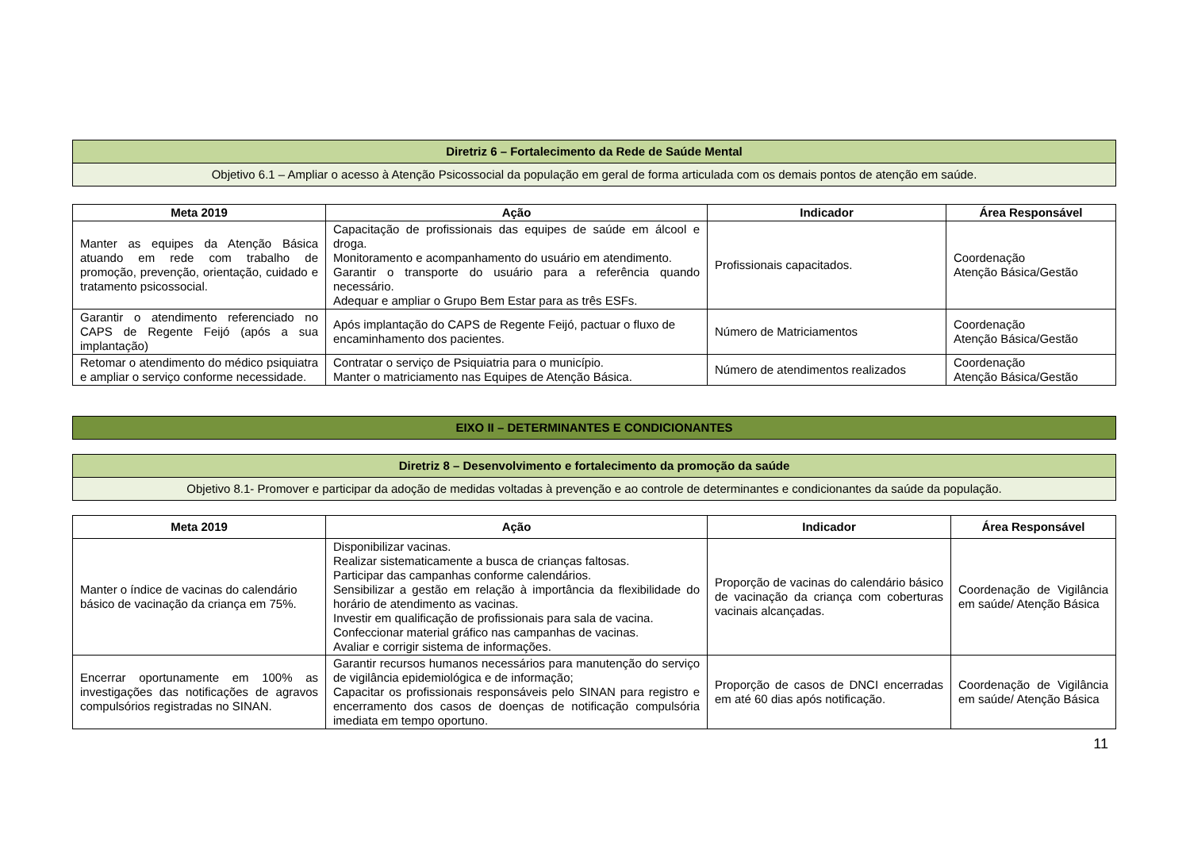| Diretriz 6 – Fortalecimento da Rede de Saúde Mental |
| Objetivo 6.1 – Ampliar o acesso à Atenção Psicossocial da população em geral de forma articulada com os demais pontos de atenção em saúde. |
| Meta 2019 | Ação | Indicador | Área Responsável |
| --- | --- | --- | --- |
| Manter as equipes da Atenção Básica atuando em rede com trabalho de promoção, prevenção, orientação, cuidado e tratamento psicossocial. | Capacitação de profissionais das equipes de saúde em álcool e droga. Monitoramento e acompanhamento do usuário em atendimento. Garantir o transporte do usuário para a referência quando necessário. Adequar e ampliar o Grupo Bem Estar para as três ESFs. | Profissionais capacitados. | Coordenação Atenção Básica/Gestão |
| Garantir o atendimento referenciado no CAPS de Regente Feijó (após a sua implantação) | Após implantação do CAPS de Regente Feijó, pactuar o fluxo de encaminhamento dos pacientes. | Número de Matriciamentos | Coordenação Atenção Básica/Gestão |
| Retomar o atendimento do médico psiquiatra e ampliar o serviço conforme necessidade. | Contratar o serviço de Psiquiatria para o município. Manter o matriciamento nas Equipes de Atenção Básica. | Número de atendimentos realizados | Coordenação Atenção Básica/Gestão |
| EIXO II – DETERMINANTES E CONDICIONANTES |
| Diretriz 8 – Desenvolvimento e fortalecimento da promoção da saúde |
| Objetivo 8.1- Promover e participar da adoção de medidas voltadas à prevenção e ao controle de determinantes e condicionantes da saúde da população. |
| Meta 2019 | Ação | Indicador | Área Responsável |
| --- | --- | --- | --- |
| Manter o índice de vacinas do calendário básico de vacinação da criança em 75%. | Disponibilizar vacinas. Realizar sistematicamente a busca de crianças faltosas. Participar das campanhas conforme calendários. Sensibilizar a gestão em relação à importância da flexibilidade do horário de atendimento as vacinas. Investir em qualificação de profissionais para sala de vacina. Confeccionar material gráfico nas campanhas de vacinas. Avaliar e corrigir sistema de informações. | Proporção de vacinas do calendário básico de vacinação da criança com coberturas vacinais alcançadas. | Coordenação de Vigilância em saúde/ Atenção Básica |
| Encerrar oportunamente em 100% as investigações das notificações de agravos compulsórios registradas no SINAN. | Garantir recursos humanos necessários para manutenção do serviço de vigilância epidemiológica e de informação; Capacitar os profissionais responsáveis pelo SINAN para registro e encerramento dos casos de doenças de notificação compulsória imediata em tempo oportuno. | Proporção de casos de DNCI encerradas em até 60 dias após notificação. | Coordenação de Vigilância em saúde/ Atenção Básica |
11